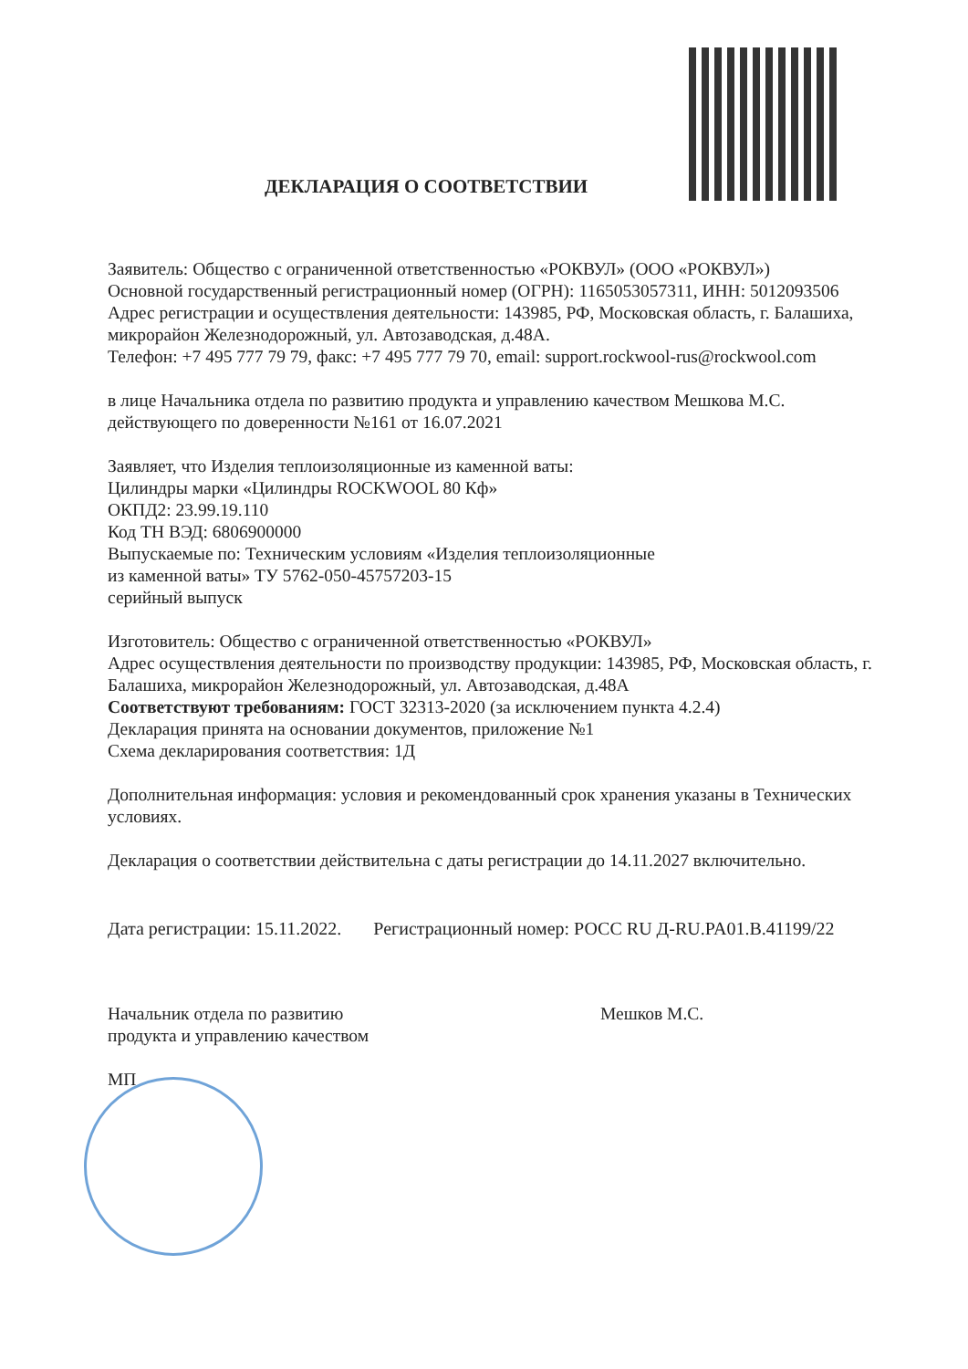ДЕКЛАРАЦИЯ О СООТВЕТСТВИИ
Заявитель: Общество с ограниченной ответственностью «РОКВУЛ» (ООО «РОКВУЛ»)
Основной государственный регистрационный номер (ОГРН): 1165053057311, ИНН: 5012093506
Адрес регистрации и осуществления деятельности: 143985, РФ, Московская область, г. Балашиха, микрорайон Железнодорожный, ул. Автозаводская, д.48А.
Телефон: +7 495 777 79 79, факс: +7 495 777 79 70, email: support.rockwool-rus@rockwool.com
в лице Начальника отдела по развитию продукта и управлению качеством Мешкова М.С. действующего по доверенности №161 от 16.07.2021
Заявляет, что Изделия теплоизоляционные из каменной ваты:
Цилиндры марки «Цилиндры ROCKWOOL 80 Кф»
ОКПД2: 23.99.19.110
Код ТН ВЭД: 6806900000
Выпускаемые по: Техническим условиям «Изделия теплоизоляционные
из каменной ваты» ТУ 5762-050-45757203-15
серийный выпуск
Изготовитель: Общество с ограниченной ответственностью «РОКВУЛ»
Адрес осуществления деятельности по производству продукции: 143985, РФ, Московская область, г. Балашиха, микрорайон Железнодорожный, ул. Автозаводская, д.48А
Соответствуют требованиям: ГОСТ 32313-2020 (за исключением пункта 4.2.4)
Декларация принята на основании документов, приложение №1
Схема декларирования соответствия: 1Д
Дополнительная информация: условия и рекомендованный срок хранения указаны в Технических условиях.
Декларация о соответствии действительна с даты регистрации до 14.11.2027 включительно.
Дата регистрации: 15.11.2022. Регистрационный номер: РОСС RU Д-RU.PA01.B.41199/22
Начальник отдела по развитию
продукта и управлению качеством
МП Мешков М.С.